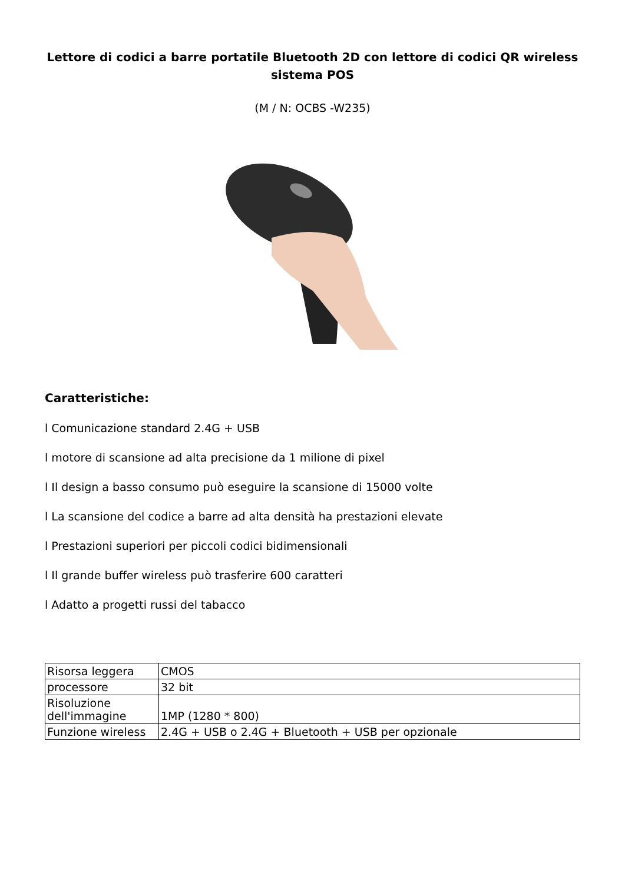Lettore di codici a barre portatile Bluetooth 2D con lettore di codici QR wireless sistema POS
(M / N: OCBS -W235)
Caratteristiche:
l Comunicazione standard 2.4G + USB
l motore di scansione ad alta precisione da 1 milione di pixel
l Il design a basso consumo può eseguire la scansione di 15000 volte
l La scansione del codice a barre ad alta densità ha prestazioni elevate
l Prestazioni superiori per piccoli codici bidimensionali
l Il grande buffer wireless può trasferire 600 caratteri
l Adatto a progetti russi del tabacco
| Risorsa leggera | CMOS |
| processore | 32 bit |
| Risoluzione dell'immagine | 1MP (1280 * 800) |
| Funzione wireless | 2.4G + USB o 2.4G + Bluetooth + USB per opzionale |